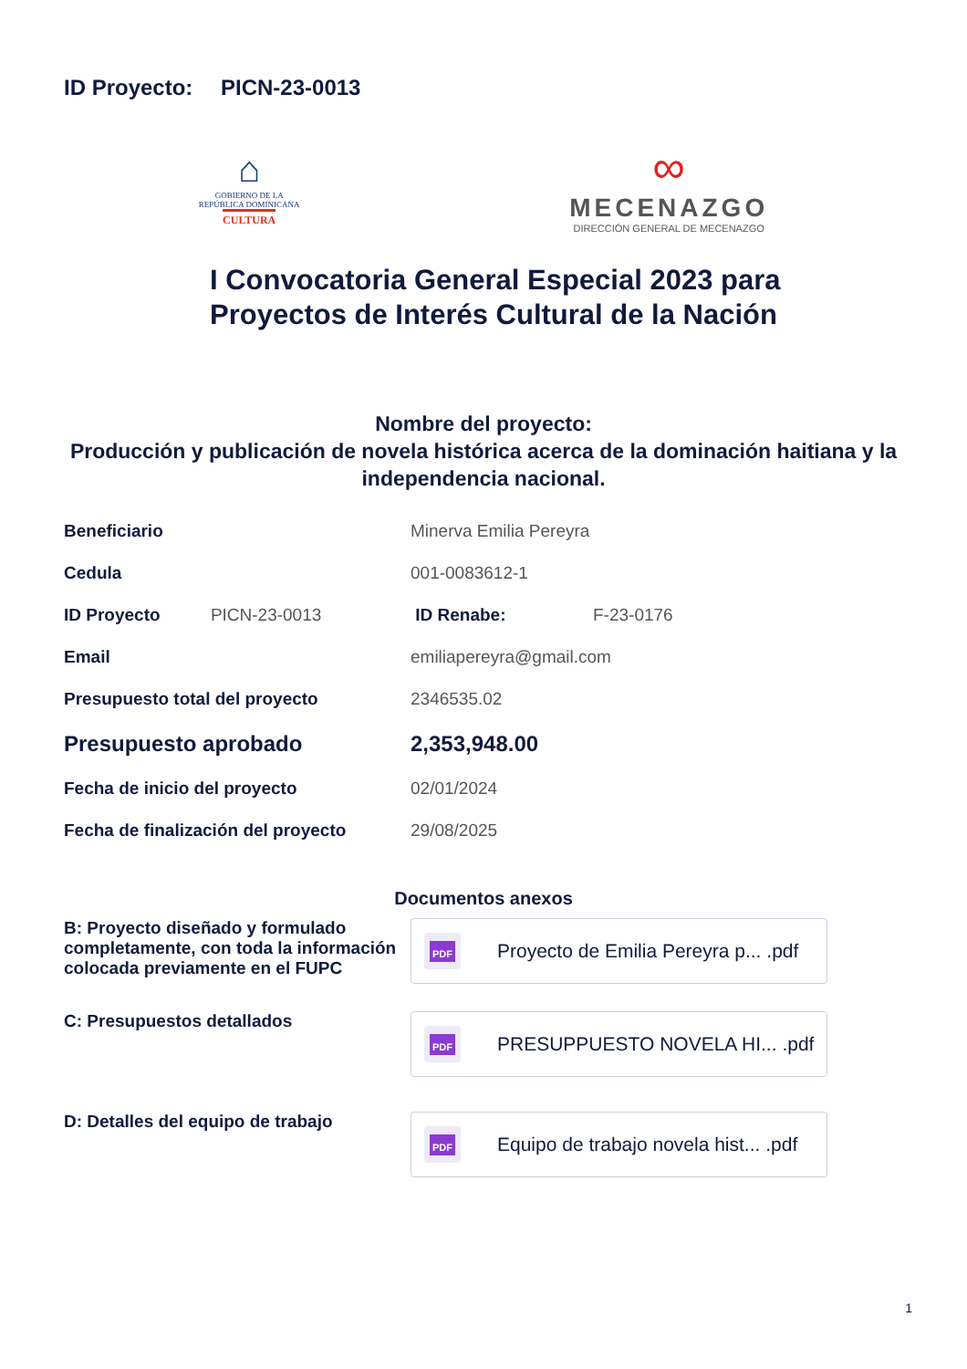ID Proyecto: PICN-23-0013
⌂
GOBIERNO DE LA
REPÚBLICA DOMINICANA
CULTURA
∞
MECENAZGO
DIRECCIÓN GENERAL DE MECENAZGO
I Convocatoria General Especial 2023 para
Proyectos de Interés Cultural de la Nación
Nombre del proyecto:
Producción y publicación de novela histórica acerca de la dominación haitiana y la independencia nacional.
| Beneficiario | Minerva Emilia Pereyra | |
| Cedula | 001-0083612-1 | |
| ID Proyecto PICN-23-0013 | ID Renabe: | F-23-0176 |
| Email | emiliapereyra@gmail.com | |
| Presupuesto total del proyecto | 2346535.02 | |
| Presupuesto aprobado | 2,353,948.00 | |
| Fecha de inicio del proyecto | 02/01/2024 | |
| Fecha de finalización del proyecto | 29/08/2025 | |
Documentos anexos
B: Proyecto diseñado y formulado completamente, con toda la información colocada previamente en el FUPC
PDF
Proyecto de Emilia Pereyra p... .pdf
C: Presupuestos detallados
PDF
PRESUPPUESTO NOVELA HI... .pdf
D: Detalles del equipo de trabajo
PDF
Equipo de trabajo novela hist... .pdf
1